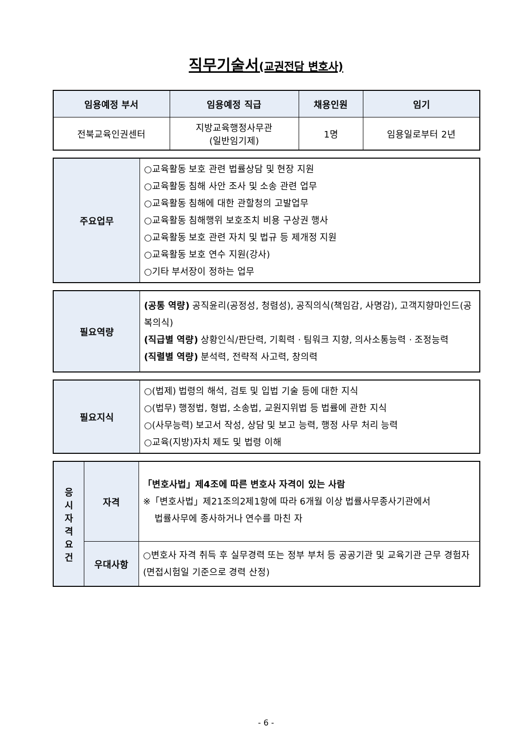직무기술서(교권전담 변호사)
| 임용예정 부서 | 임용예정 직급 | 채용인원 | 임기 |
| --- | --- | --- | --- |
| 전북교육인권센터 | 지방교육행정사무관 (일반임기제) | 1명 | 임용일로부터 2년 |
| 주요업무 | ○교육활동 보호 관련 법률상담 및 현장 지원 ○교육활동 침해 사안 조사 및 소송 관련 업무 ○교육활동 침해에 대한 관할청의 고발업무 ○교육활동 침해행위 보호조치 비용 구상권 행사 ○교육활동 보호 관련 자치 및 법규 등 제개정 지원 ○교육활동 보호 연수 지원(강사) ○기타 부서장이 정하는 업무 |
| 필요역량 | (공통 역량) 공직윤리(공정성, 청렴성), 공직의식(책임감, 사명감), 고객지향마인드(공복의식) (직급별 역량) 상황인식/판단력, 기획력 · 팀워크 지향, 의사소통능력 · 조정능력 (직렬별 역량) 분석력, 전략적 사고력, 창의력 |
| 필요지식 | ○(법제) 법령의 해석, 검토 및 입법 기술 등에 대한 지식 ○(법무) 행정법, 형법, 소송법, 교원지위법 등 법률에 관한 지식 ○(사무능력) 보고서 작성, 상담 및 보고 능력, 행정 사무 처리 능력 ○교육(지방)자치 제도 및 법령 이해 |
| 응 시 자 격 요 건 | 자격 | 「변호사법」제4조에 따른 변호사 자격이 있는 사람 ※「변호사법」제21조의2제1항에 따라 6개월 이상 법률사무종사기관에서 법률사무에 종사하거나 연수를 마친 자 |
| | 우대사항 | ○변호사 자격 취득 후 실무경력 또는 정부 부처 등 공공기관 및 교육기관 근무 경험자(면접시험일 기준으로 경력 산정) |
- 6 -